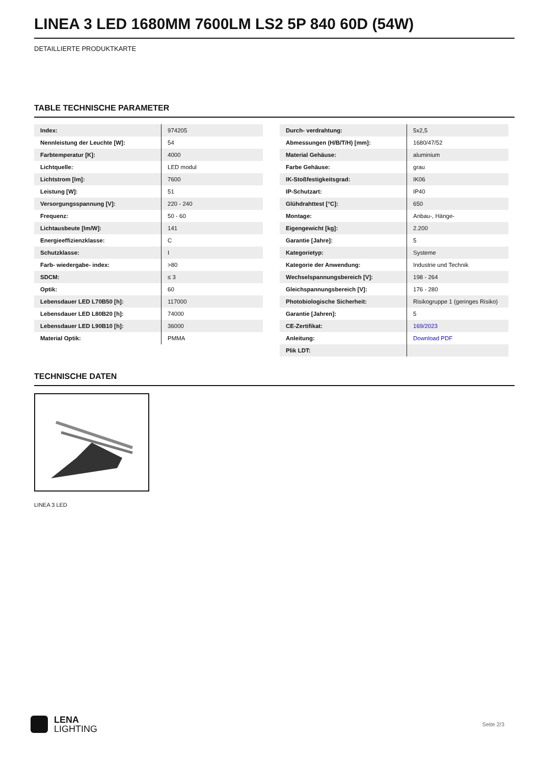LINEA 3 LED 1680MM 7600LM LS2 5P 840 60D (54W)
DETAILLIERTE PRODUKTKARTE
TABLE TECHNISCHE PARAMETER
| Index: | 974205 |
| Nennleistung der Leuchte [W]: | 54 |
| Farbtemperatur [K]: | 4000 |
| Lichtquelle: | LED modul |
| Lichtstrom [lm]: | 7600 |
| Leistung [W]: | 51 |
| Versorgungsspannung [V]: | 220 - 240 |
| Frequenz: | 50 - 60 |
| Lichtausbeute [lm/W]: | 141 |
| Energieeffizienzklasse: | C |
| Schutzklasse: | I |
| Farb- wiedergabe- index: | >80 |
| SDCM: | ≤ 3 |
| Optik: | 60 |
| Lebensdauer LED L70B50 [h]: | 117000 |
| Lebensdauer LED L80B20 [h]: | 74000 |
| Lebensdauer LED L90B10 [h]: | 36000 |
| Material Optik: | PMMA |
| Durch- verdrahtung: | 5x2,5 |
| Abmessungen (H/B/T/H) [mm]: | 1680/47/52 |
| Material Gehäuse: | aluminium |
| Farbe Gehäuse: | grau |
| IK-Stoßfestigkeitsgrad: | IK06 |
| IP-Schutzart: | IP40 |
| Glühdrahttest [°C]: | 650 |
| Montage: | Anbau-, Hänge- |
| Eigengewicht [kg]: | 2.200 |
| Garantie [Jahre]: | 5 |
| Kategorietyp: | Systeme |
| Kategorie der Anwendung: | Industrie und Technik |
| Wechselspannungsbereich [V]: | 198 - 264 |
| Gleichspannungsbereich [V]: | 176 - 280 |
| Photobiologische Sicherheit: | Risikogruppe 1 (geringes Risiko) |
| Garantie [Jahren]: | 5 |
| CE-Zertifikat: | 169/2023 |
| Anleitung: | Download PDF |
| Plik LDT: | |
TECHNISCHE DATEN
LINEA 3 LED
LENA
LIGHTING
Seite 2/3